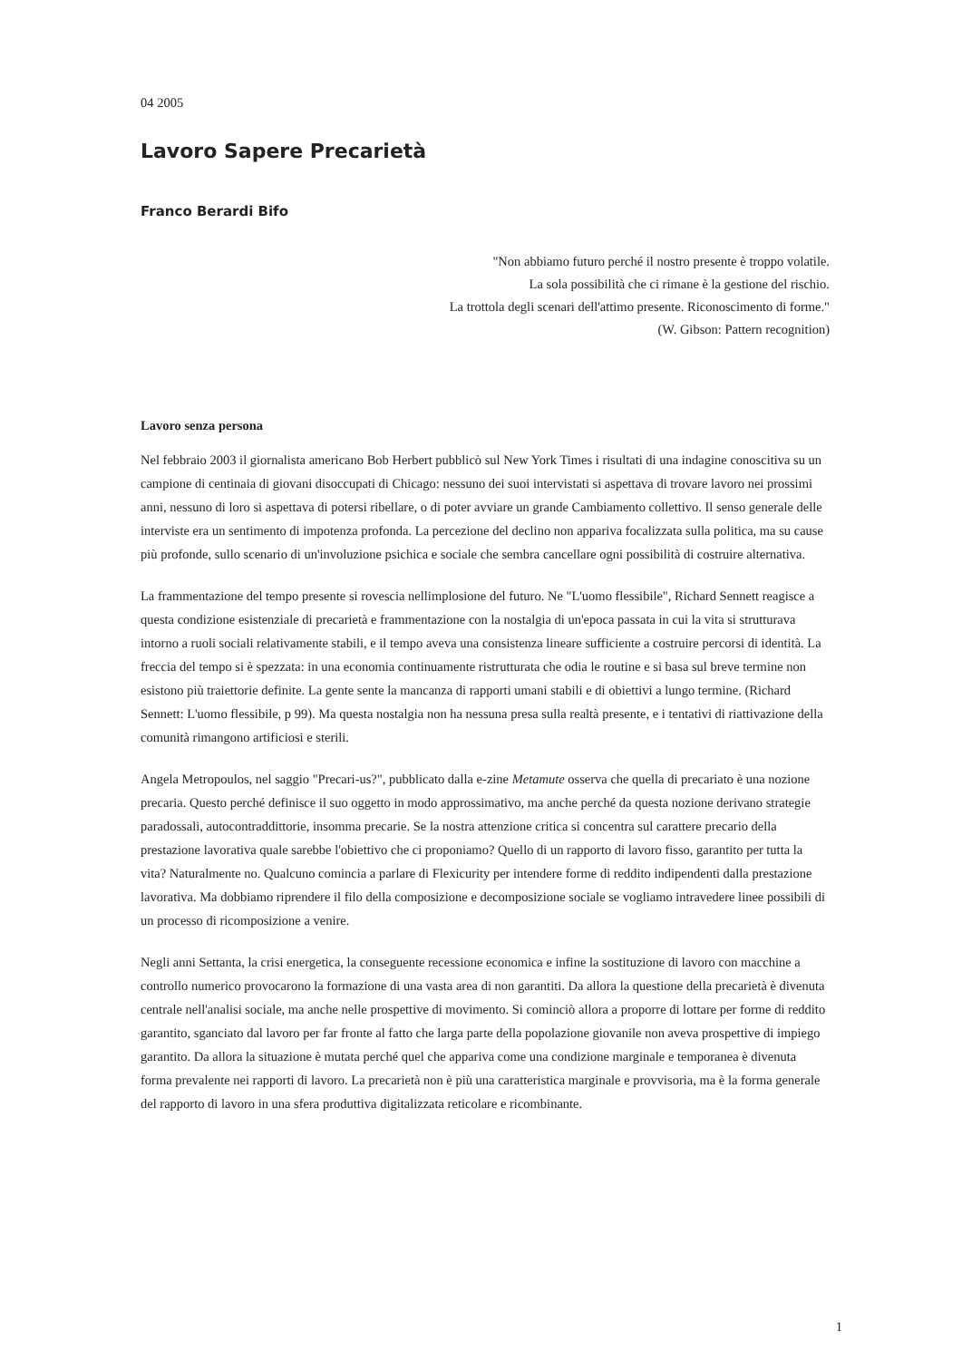04 2005
Lavoro Sapere Precarietà
Franco Berardi Bifo
"Non abbiamo futuro perché il nostro presente è troppo volatile.
La sola possibilità che ci rimane è la gestione del rischio.
La trottola degli scenari dell'attimo presente. Riconoscimento di forme."
(W. Gibson: Pattern recognition)
Lavoro senza persona
Nel febbraio 2003 il giornalista americano Bob Herbert pubblicò sul New York Times i risultati di una indagine conoscitiva su un campione di centinaia di giovani disoccupati di Chicago: nessuno dei suoi intervistati si aspettava di trovare lavoro nei prossimi anni, nessuno di loro si aspettava di potersi ribellare, o di poter avviare un grande Cambiamento collettivo. Il senso generale delle interviste era un sentimento di impotenza profonda. La percezione del declino non appariva focalizzata sulla politica, ma su cause più profonde, sullo scenario di un'involuzione psichica e sociale che sembra cancellare ogni possibilità di costruire alternativa.
La frammentazione del tempo presente si rovescia nellimplosione del futuro. Ne "L'uomo flessibile", Richard Sennett reagisce a questa condizione esistenziale di precarietà e frammentazione con la nostalgia di un'epoca passata in cui la vita si strutturava intorno a ruoli sociali relativamente stabili, e il tempo aveva una consistenza lineare sufficiente a costruire percorsi di identità. La freccia del tempo si è spezzata: in una economia continuamente ristrutturata che odia le routine e si basa sul breve termine non esistono più traiettorie definite. La gente sente la mancanza di rapporti umani stabili e di obiettivi a lungo termine. (Richard Sennett: L'uomo flessibile, p 99). Ma questa nostalgia non ha nessuna presa sulla realtà presente, e i tentativi di riattivazione della comunità rimangono artificiosi e sterili.
Angela Metropoulos, nel saggio "Precari-us?", pubblicato dalla e-zine Metamute osserva che quella di precariato è una nozione precaria. Questo perché definisce il suo oggetto in modo approssimativo, ma anche perché da questa nozione derivano strategie paradossali, autocontraddittorie, insomma precarie. Se la nostra attenzione critica si concentra sul carattere precario della prestazione lavorativa quale sarebbe l'obiettivo che ci proponiamo? Quello di un rapporto di lavoro fisso, garantito per tutta la vita? Naturalmente no. Qualcuno comincia a parlare di Flexicurity per intendere forme di reddito indipendenti dalla prestazione lavorativa. Ma dobbiamo riprendere il filo della composizione e decomposizione sociale se vogliamo intravedere linee possibili di un processo di ricomposizione a venire.
Negli anni Settanta, la crisi energetica, la conseguente recessione economica e infine la sostituzione di lavoro con macchine a controllo numerico provocarono la formazione di una vasta area di non garantiti. Da allora la questione della precarietà è divenuta centrale nell'analisi sociale, ma anche nelle prospettive di movimento. Si cominciò allora a proporre di lottare per forme di reddito garantito, sganciato dal lavoro per far fronte al fatto che larga parte della popolazione giovanile non aveva prospettive di impiego garantito. Da allora la situazione è mutata perché quel che appariva come una condizione marginale e temporanea è divenuta forma prevalente nei rapporti di lavoro. La precarietà non è più una caratteristica marginale e provvisoria, ma è la forma generale del rapporto di lavoro in una sfera produttiva digitalizzata reticolare e ricombinante.
1